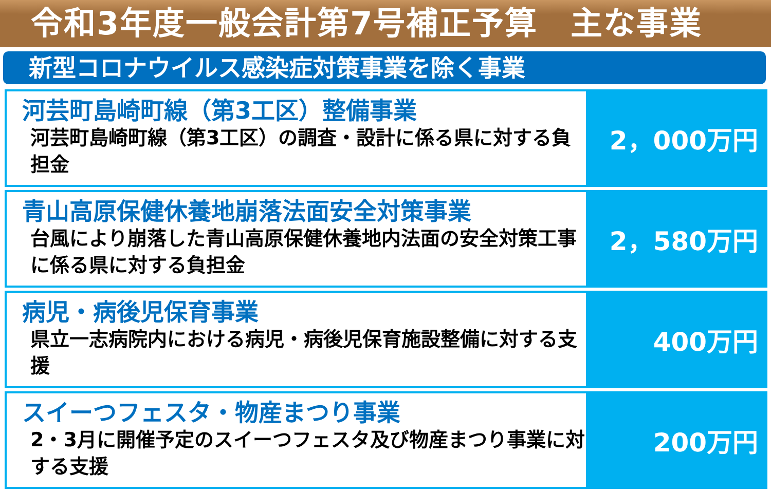令和3年度一般会計第7号補正予算　主な事業
新型コロナウイルス感染症対策事業を除く事業
| 河芸町島崎町線（第3工区）整備事業 河芸町島崎町線（第3工区）の調査・設計に係る県に対する負担金 | 2，000万円 |
| 青山高原保健休養地崩落法面安全対策事業 台風により崩落した青山高原保健休養地内法面の安全対策工事に係る県に対する負担金 | 2，580万円 |
| 病児・病後児保育事業 県立一志病院内における病児・病後児保育施設整備に対する支援 | 400万円 |
| スイーつフェスタ・物産まつり事業 2・3月に開催予定のスイーつフェスタ及び物産まつり事業に対する支援 | 200万円 |